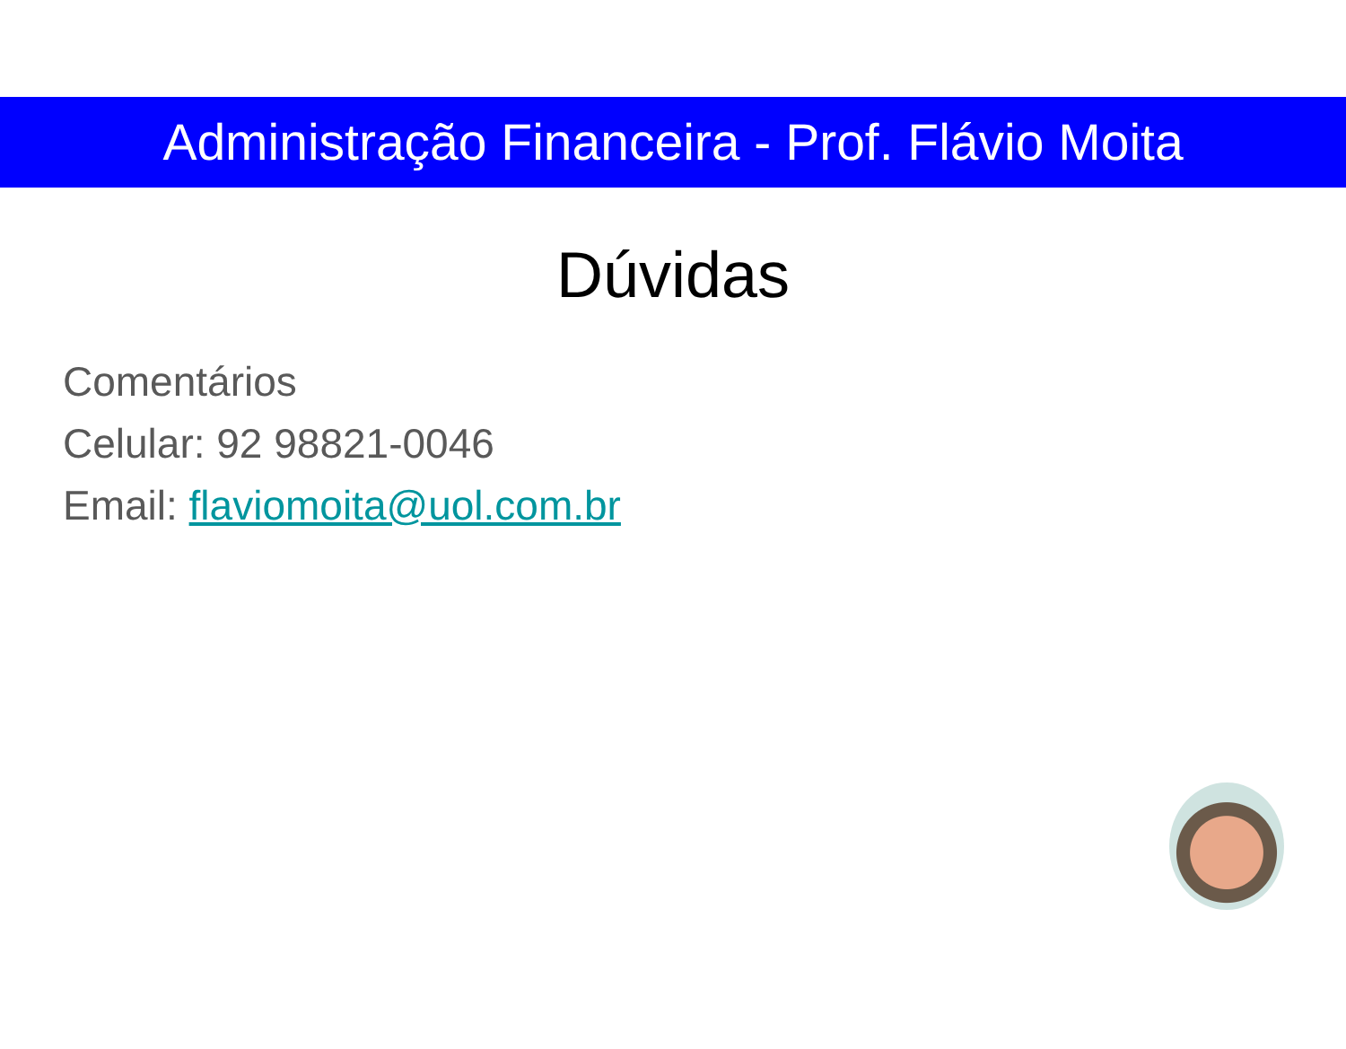Administração Financeira - Prof. Flávio Moita
Dúvidas
Comentários
Celular: 92 98821-0046
Email: flaviomoita@uol.com.br